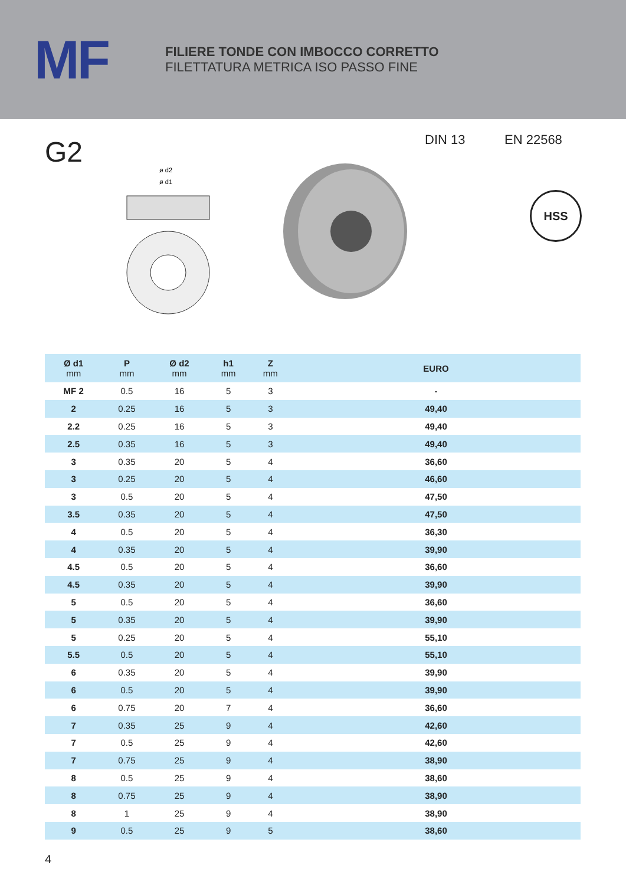MF
FILIERE TONDE CON IMBOCCO CORRETTO
FILETTATURA METRICA ISO PASSO FINE
G2
ø d2
ø d1
DIN 13 EN 22568
HSS
| Ø d1 mm | P mm | Ø d2 mm | h1 mm | Z mm | EURO |
| --- | --- | --- | --- | --- | --- |
| MF 2 | 0.5 | 16 | 5 | 3 | - |
| 2 | 0.25 | 16 | 5 | 3 | 49,40 |
| 2.2 | 0.25 | 16 | 5 | 3 | 49,40 |
| 2.5 | 0.35 | 16 | 5 | 3 | 49,40 |
| 3 | 0.35 | 20 | 5 | 4 | 36,60 |
| 3 | 0.25 | 20 | 5 | 4 | 46,60 |
| 3 | 0.5 | 20 | 5 | 4 | 47,50 |
| 3.5 | 0.35 | 20 | 5 | 4 | 47,50 |
| 4 | 0.5 | 20 | 5 | 4 | 36,30 |
| 4 | 0.35 | 20 | 5 | 4 | 39,90 |
| 4.5 | 0.5 | 20 | 5 | 4 | 36,60 |
| 4.5 | 0.35 | 20 | 5 | 4 | 39,90 |
| 5 | 0.5 | 20 | 5 | 4 | 36,60 |
| 5 | 0.35 | 20 | 5 | 4 | 39,90 |
| 5 | 0.25 | 20 | 5 | 4 | 55,10 |
| 5.5 | 0.5 | 20 | 5 | 4 | 55,10 |
| 6 | 0.35 | 20 | 5 | 4 | 39,90 |
| 6 | 0.5 | 20 | 5 | 4 | 39,90 |
| 6 | 0.75 | 20 | 7 | 4 | 36,60 |
| 7 | 0.35 | 25 | 9 | 4 | 42,60 |
| 7 | 0.5 | 25 | 9 | 4 | 42,60 |
| 7 | 0.75 | 25 | 9 | 4 | 38,90 |
| 8 | 0.5 | 25 | 9 | 4 | 38,60 |
| 8 | 0.75 | 25 | 9 | 4 | 38,90 |
| 8 | 1 | 25 | 9 | 4 | 38,90 |
| 9 | 0.5 | 25 | 9 | 5 | 38,60 |
4